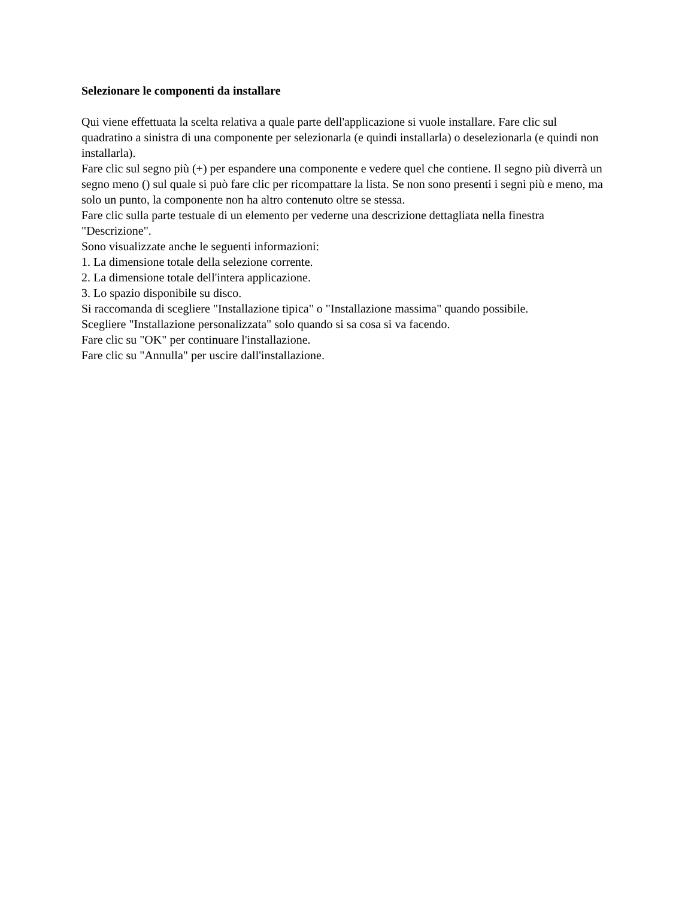Selezionare le componenti da installare
Qui viene effettuata la scelta relativa a quale parte dell'applicazione si vuole installare. Fare clic sul quadratino a sinistra di una componente per selezionarla (e quindi installarla) o deselezionarla (e quindi non installarla).
Fare clic sul segno più (+) per espandere una componente e vedere quel che contiene. Il segno più diverrà un segno meno () sul quale si può fare clic per ricompattare la lista. Se non sono presenti i segni più e meno, ma solo un punto, la componente non ha altro contenuto oltre se stessa.
Fare clic sulla parte testuale di un elemento per vederne una descrizione dettagliata nella finestra "Descrizione".
Sono visualizzate anche le seguenti informazioni:
1. La dimensione totale della selezione corrente.
2. La dimensione totale dell'intera applicazione.
3. Lo spazio disponibile su disco.
Si raccomanda di scegliere "Installazione tipica" o "Installazione massima" quando possibile.
Scegliere "Installazione personalizzata" solo quando si sa cosa si va facendo.
Fare clic su "OK" per continuare l'installazione.
Fare clic su "Annulla" per uscire dall'installazione.